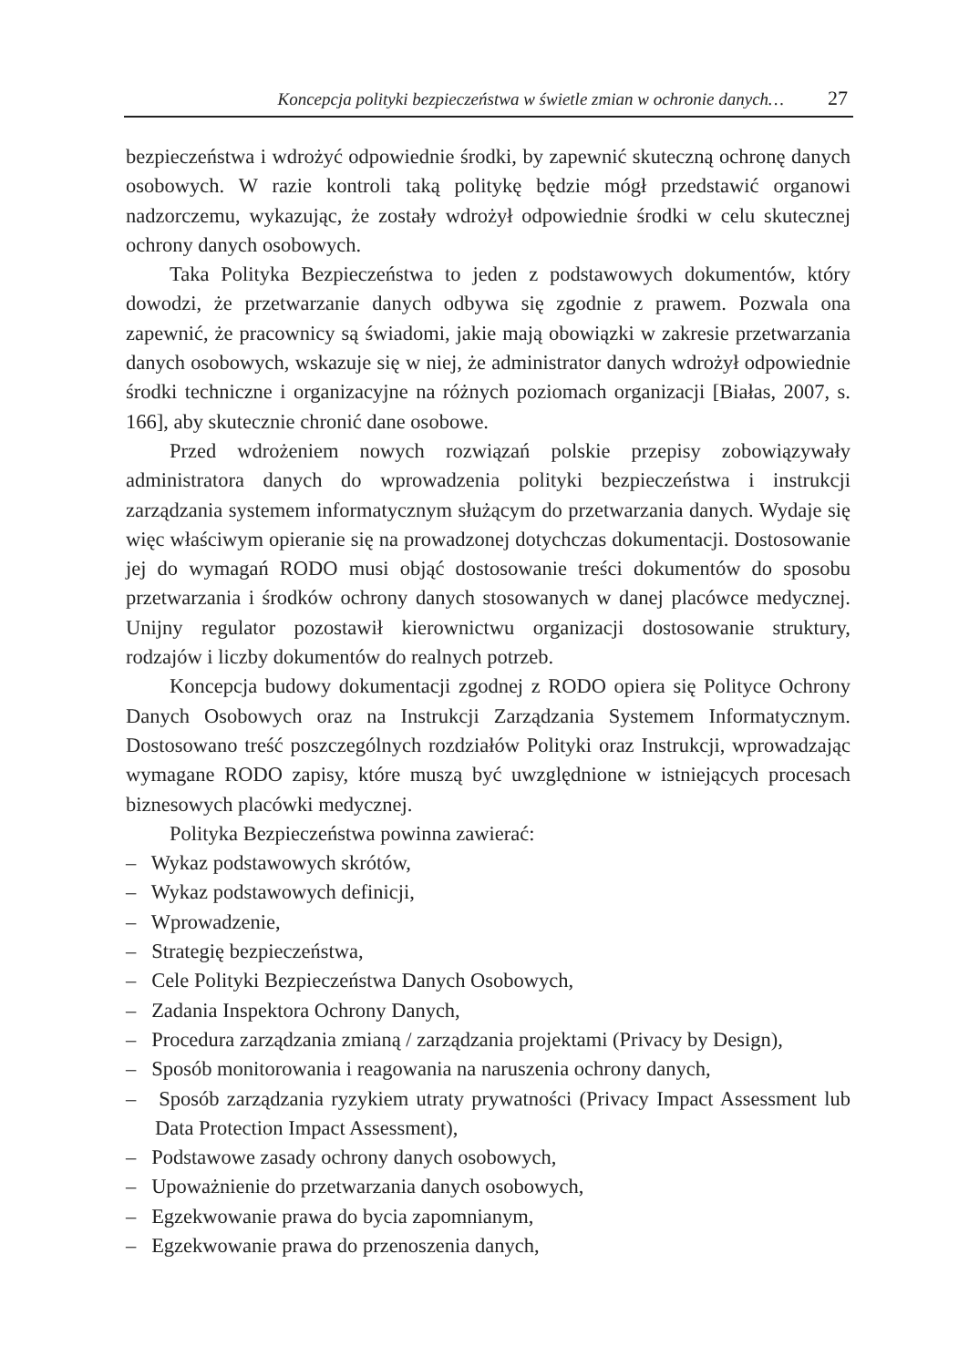Koncepcja polityki bezpieczeństwa w świetle zmian w ochronie danych… 27
bezpieczeństwa i wdrożyć odpowiednie środki, by zapewnić skuteczną ochronę danych osobowych. W razie kontroli taką politykę będzie mógł przedstawić organowi nadzorczemu, wykazując, że zostały wdrożył odpowiednie środki w celu skutecznej ochrony danych osobowych.
Taka Polityka Bezpieczeństwa to jeden z podstawowych dokumentów, który dowodzi, że przetwarzanie danych odbywa się zgodnie z prawem. Pozwala ona zapewnić, że pracownicy są świadomi, jakie mają obowiązki w zakresie przetwarzania danych osobowych, wskazuje się w niej, że administrator danych wdrożył odpowiednie środki techniczne i organizacyjne na różnych poziomach organizacji [Białas, 2007, s. 166], aby skutecznie chronić dane osobowe.
Przed wdrożeniem nowych rozwiązań polskie przepisy zobowiązywały administratora danych do wprowadzenia polityki bezpieczeństwa i instrukcji zarządzania systemem informatycznym służącym do przetwarzania danych. Wydaje się więc właściwym opieranie się na prowadzonej dotychczas dokumentacji. Dostosowanie jej do wymagań RODO musi objąć dostosowanie treści dokumentów do sposobu przetwarzania i środków ochrony danych stosowanych w danej placówce medycznej. Unijny regulator pozostawił kierownictwu organizacji dostosowanie struktury, rodzajów i liczby dokumentów do realnych potrzeb.
Koncepcja budowy dokumentacji zgodnej z RODO opiera się Polityce Ochrony Danych Osobowych oraz na Instrukcji Zarządzania Systemem Informatycznym. Dostosowano treść poszczególnych rozdziałów Polityki oraz Instrukcji, wprowadzając wymagane RODO zapisy, które muszą być uwzględnione w istniejących procesach biznesowych placówki medycznej.
Polityka Bezpieczeństwa powinna zawierać:
– Wykaz podstawowych skrótów,
– Wykaz podstawowych definicji,
– Wprowadzenie,
– Strategię bezpieczeństwa,
– Cele Polityki Bezpieczeństwa Danych Osobowych,
– Zadania Inspektora Ochrony Danych,
– Procedura zarządzania zmianą / zarządzania projektami (Privacy by Design),
– Sposób monitorowania i reagowania na naruszenia ochrony danych,
– Sposób zarządzania ryzykiem utraty prywatności (Privacy Impact Assessment lub Data Protection Impact Assessment),
– Podstawowe zasady ochrony danych osobowych,
– Upoważnienie do przetwarzania danych osobowych,
– Egzekwowanie prawa do bycia zapomnianym,
– Egzekwowanie prawa do przenoszenia danych,